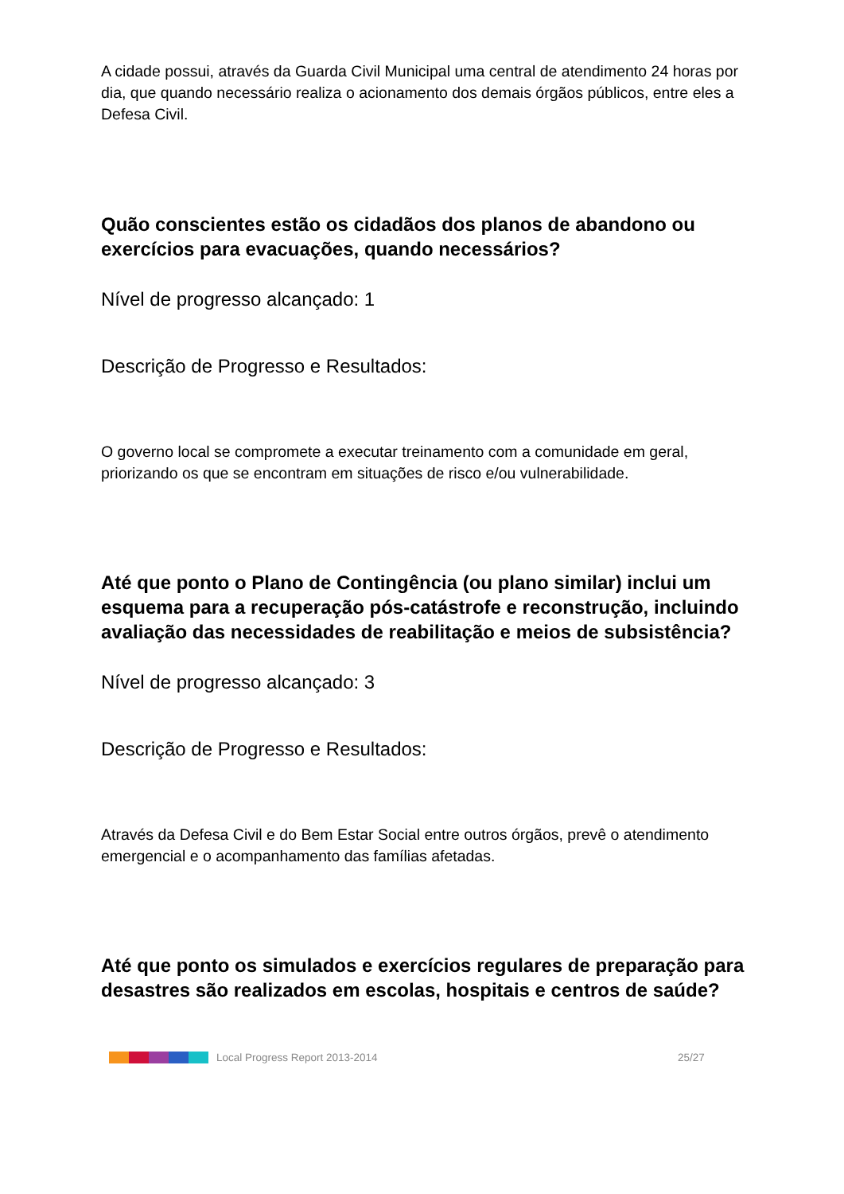A cidade possui, através da Guarda Civil Municipal uma central de atendimento 24 horas por dia, que quando necessário realiza o acionamento dos demais órgãos públicos, entre eles a Defesa Civil.
Quão conscientes estão os cidadãos dos planos de abandono ou exercícios para evacuações, quando necessários?
Nível de progresso alcançado: 1
Descrição de Progresso e Resultados:
O governo local se compromete a executar treinamento com a comunidade em geral, priorizando os que se encontram em situações de risco e/ou vulnerabilidade.
Até que ponto o Plano de Contingência (ou plano similar) inclui um esquema para a recuperação pós-catástrofe e reconstrução, incluindo avaliação das necessidades de reabilitação e meios de subsistência?
Nível de progresso alcançado: 3
Descrição de Progresso e Resultados:
Através da Defesa Civil e do Bem Estar Social entre outros órgãos, prevê o atendimento emergencial e o acompanhamento das famílias afetadas.
Até que ponto os simulados e exercícios regulares de preparação para desastres são realizados em escolas, hospitais e centros de saúde?
Local Progress Report 2013-2014 25/27